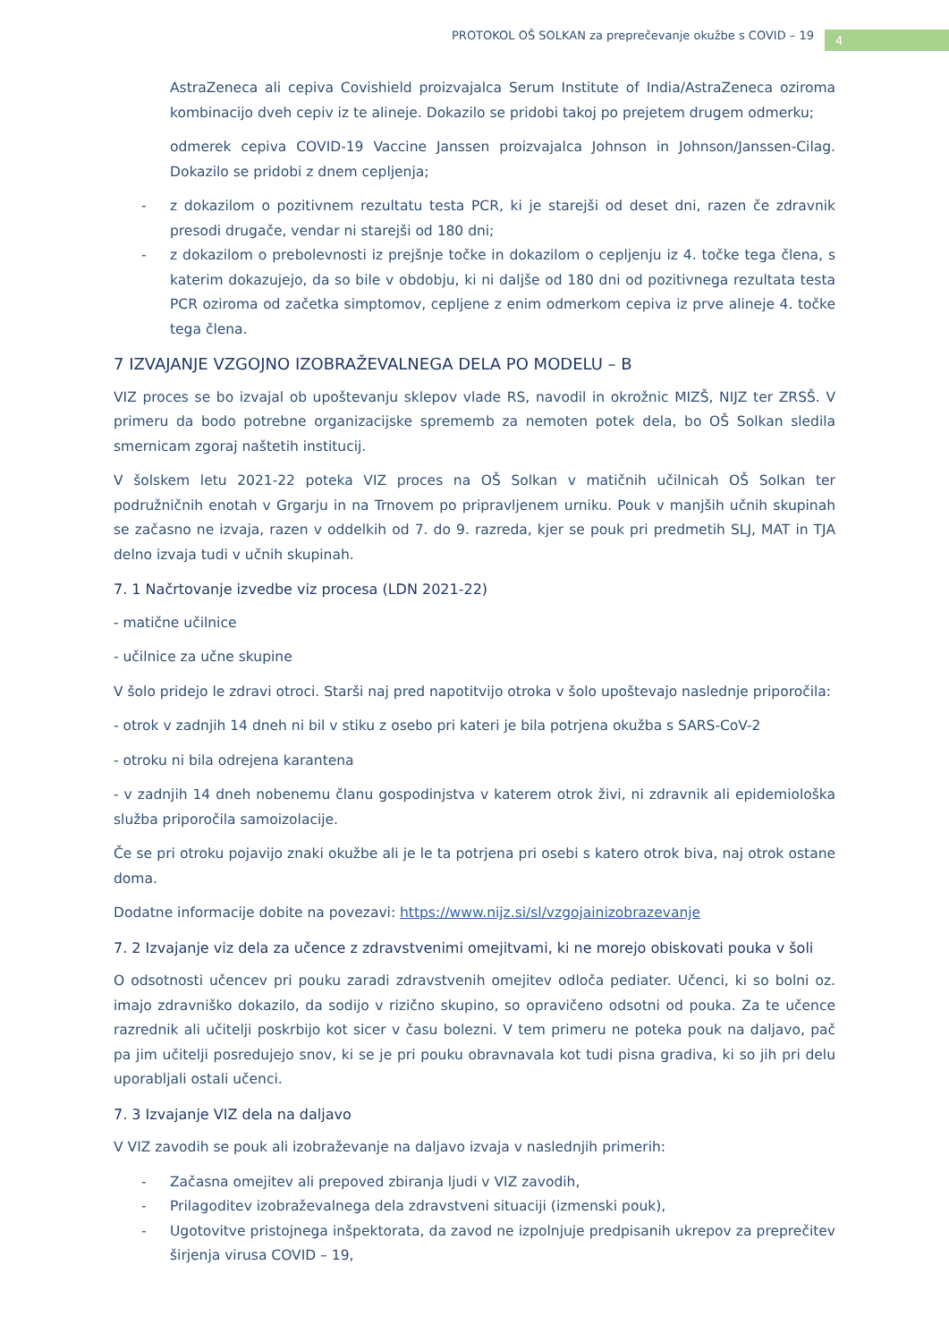PROTOKOL OŠ SOLKAN za preprečevanje okužbe s COVID – 19
4
AstraZeneca ali cepiva Covishield proizvajalca Serum Institute of India/AstraZeneca oziroma kombinacijo dveh cepiv iz te alineje. Dokazilo se pridobi takoj po prejetem drugem odmerku;
odmerek cepiva COVID-19 Vaccine Janssen proizvajalca Johnson in Johnson/Janssen-Cilag. Dokazilo se pridobi z dnem cepljenja;
- z dokazilom o pozitivnem rezultatu testa PCR, ki je starejši od deset dni, razen če zdravnik presodi drugače, vendar ni starejši od 180 dni;
- z dokazilom o prebolevnosti iz prejšnje točke in dokazilom o cepljenju iz 4. točke tega člena, s katerim dokazujejo, da so bile v obdobju, ki ni daljše od 180 dni od pozitivnega rezultata testa PCR oziroma od začetka simptomov, cepljene z enim odmerkom cepiva iz prve alineje 4. točke tega člena.
7 IZVAJANJE VZGOJNO IZOBRAŽEVALNEGA DELA PO MODELU – B
VIZ proces se bo izvajal ob upoštevanju sklepov vlade RS, navodil in okrožnic MIZŠ, NIJZ ter ZRSŠ. V primeru da bodo potrebne organizacijske sprememb za nemoten potek dela, bo OŠ Solkan sledila smernicam zgoraj naštetih institucij.
V šolskem letu 2021-22 poteka VIZ proces na OŠ Solkan v matičnih učilnicah OŠ Solkan ter podružničnih enotah v Grgarju in na Trnovem po pripravljenem urniku. Pouk v manjših učnih skupinah se začasno ne izvaja, razen v oddelkih od 7. do 9. razreda, kjer se pouk pri predmetih SLJ, MAT in TJA delno izvaja tudi v učnih skupinah.
7. 1 Načrtovanje izvedbe viz procesa (LDN 2021-22)
- matične učilnice
- učilnice za učne skupine
V šolo pridejo le zdravi otroci. Starši naj pred napotitvijo otroka v šolo upoštevajo naslednje priporočila:
- otrok v zadnjih 14 dneh ni bil v stiku z osebo pri kateri je bila potrjena okužba s SARS-CoV-2
- otroku ni bila odrejena karantena
- v zadnjih 14 dneh nobenemu članu gospodinjstva v katerem otrok živi, ni zdravnik ali epidemiološka služba priporočila samoizolacije.
Če se pri otroku pojavijo znaki okužbe ali je le ta potrjena pri osebi s katero otrok biva, naj otrok ostane doma.
Dodatne informacije dobite na povezavi: https://www.nijz.si/sl/vzgojainizobrazevanje
7. 2 Izvajanje viz dela za učence z zdravstvenimi omejitvami, ki ne morejo obiskovati pouka v šoli
O odsotnosti učencev pri pouku zaradi zdravstvenih omejitev odloča pediater. Učenci, ki so bolni oz. imajo zdravniško dokazilo, da sodijo v rizično skupino, so opravičeno odsotni od pouka. Za te učence razrednik ali učitelji poskrbijo kot sicer v času bolezni. V tem primeru ne poteka pouk na daljavo, pač pa jim učitelji posredujejo snov, ki se je pri pouku obravnavala kot tudi pisna gradiva, ki so jih pri delu uporabljali ostali učenci.
7. 3 Izvajanje VIZ dela na daljavo
V VIZ zavodih se pouk ali izobraževanje na daljavo izvaja v naslednjih primerih:
- Začasna omejitev ali prepoved zbiranja ljudi v VIZ zavodih,
- Prilagoditev izobraževalnega dela zdravstveni situaciji (izmenski pouk),
- Ugotovitve pristojnega inšpektorata, da zavod ne izpolnjuje predpisanih ukrepov za preprečitev širjenja virusa COVID – 19,